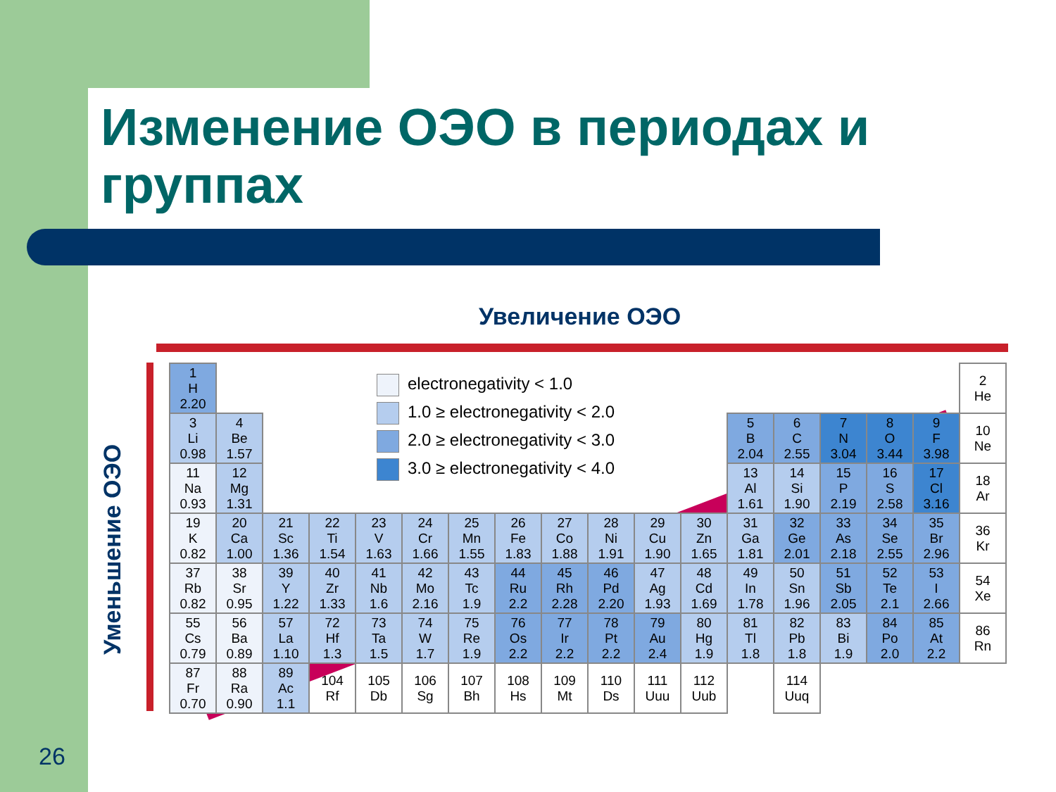Изменение ОЭО в периодах и группах
Увеличение ОЭО
Уменьшение ОЭО
electronegativity < 1.0
1.0 ≥ electronegativity < 2.0
2.0 ≥ electronegativity < 3.0
3.0 ≥ electronegativity < 4.0
| 1 H 2.20 | | | | | | | | | | | | | | | | | 2 He |
| 3 Li 0.98 | 4 Be 1.57 | | | | | | | | | | | 5 B 2.04 | 6 C 2.55 | 7 N 3.04 | 8 O 3.44 | 9 F 3.98 | 10 Ne |
| 11 Na 0.93 | 12 Mg 1.31 | | | | | | | | | | | 13 Al 1.61 | 14 Si 1.90 | 15 P 2.19 | 16 S 2.58 | 17 Cl 3.16 | 18 Ar |
| 19 K 0.82 | 20 Ca 1.00 | 21 Sc 1.36 | 22 Ti 1.54 | 23 V 1.63 | 24 Cr 1.66 | 25 Mn 1.55 | 26 Fe 1.83 | 27 Co 1.88 | 28 Ni 1.91 | 29 Cu 1.90 | 30 Zn 1.65 | 31 Ga 1.81 | 32 Ge 2.01 | 33 As 2.18 | 34 Se 2.55 | 35 Br 2.96 | 36 Kr |
| 37 Rb 0.82 | 38 Sr 0.95 | 39 Y 1.22 | 40 Zr 1.33 | 41 Nb 1.6 | 42 Mo 2.16 | 43 Tc 1.9 | 44 Ru 2.2 | 45 Rh 2.28 | 46 Pd 2.20 | 47 Ag 1.93 | 48 Cd 1.69 | 49 In 1.78 | 50 Sn 1.96 | 51 Sb 2.05 | 52 Te 2.1 | 53 I 2.66 | 54 Xe |
| 55 Cs 0.79 | 56 Ba 0.89 | 57 La 1.10 | 72 Hf 1.3 | 73 Ta 1.5 | 74 W 1.7 | 75 Re 1.9 | 76 Os 2.2 | 77 Ir 2.2 | 78 Pt 2.2 | 79 Au 2.4 | 80 Hg 1.9 | 81 Tl 1.8 | 82 Pb 1.8 | 83 Bi 1.9 | 84 Po 2.0 | 85 At 2.2 | 86 Rn |
| 87 Fr 0.70 | 88 Ra 0.90 | 89 Ac 1.1 | 104 Rf | 105 Db | 106 Sg | 107 Bh | 108 Hs | 109 Mt | 110 Ds | 111 Uuu | 112 Uub | | 114 Uuq | | | | |
26